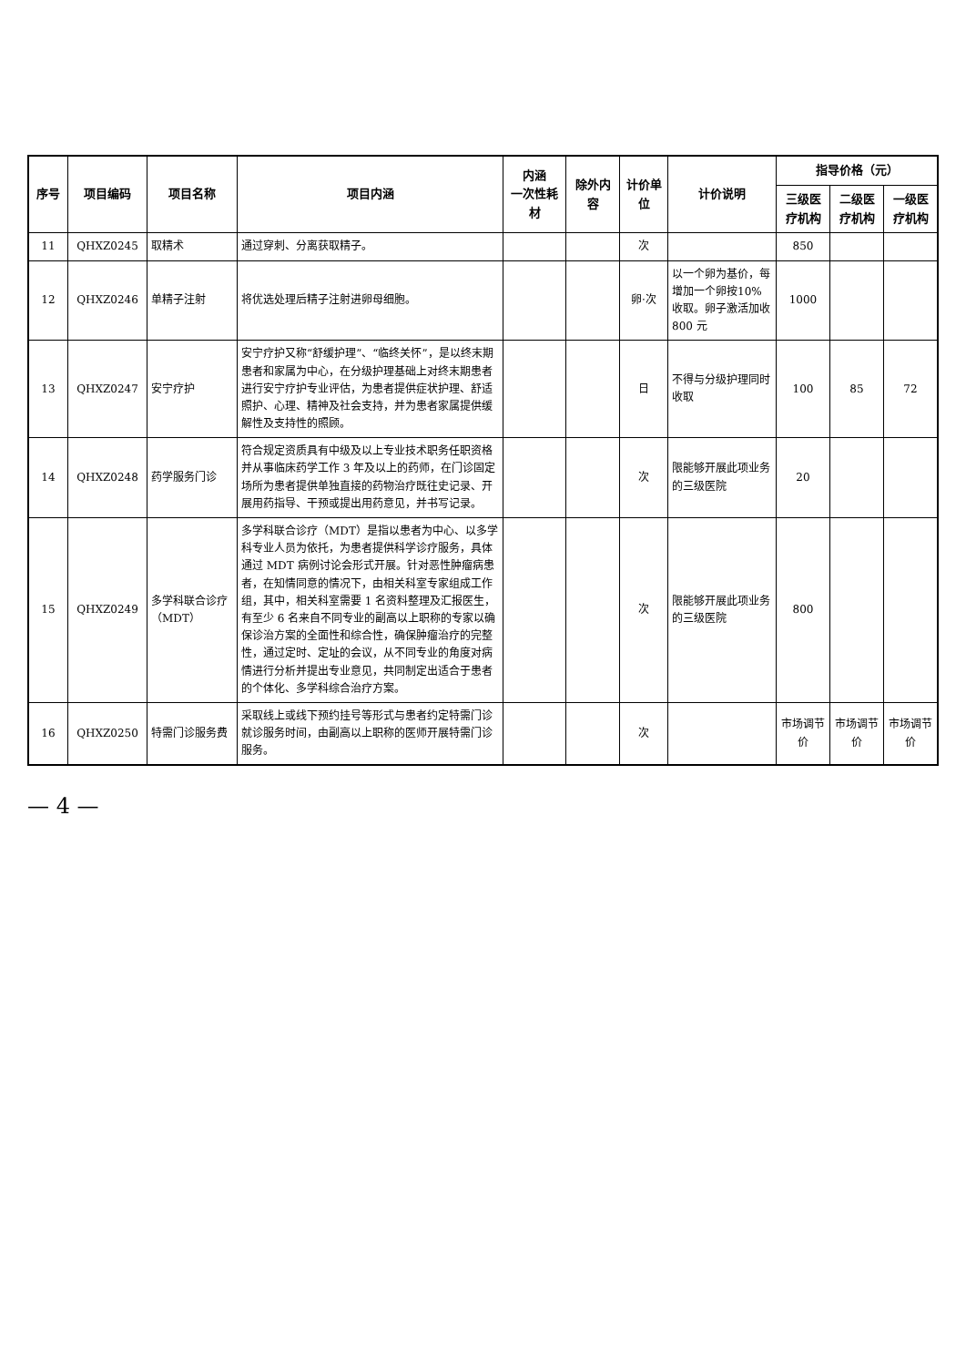| 序号 | 项目编码 | 项目名称 | 项目内涵 | 内涵 一次性耗材 | 除外内容 | 计价单位 | 计价说明 | 指导价格（元） | | |
| --- | --- | --- | --- | --- | --- | --- | --- | --- | --- | --- |
| | | | | | | | | 三级医疗机构 | 二级医疗机构 | 一级医疗机构 |
| 11 | QHXZ0245 | 取精术 | 通过穿刺、分离获取精子。 | | | 次 | | 850 | | |
| 12 | QHXZ0246 | 单精子注射 | 将优选处理后精子注射进卵母细胞。 | | | 卵·次 | 以一个卵为基价，每增加一个卵按10% 收取。卵子激活加收 800 元 | 1000 | | |
| 13 | QHXZ0247 | 安宁疗护 | 安宁疗护又称“舒缓护理”、“临终关怀”，是以终末期患者和家属为中心，在分级护理基础上对终末期患者进行安宁疗护专业评估，为患者提供症状护理、舒适照护、心理、精神及社会支持，并为患者家属提供缓解性及支持性的照顾。 | | | 日 | 不得与分级护理同时收取 | 100 | 85 | 72 |
| 14 | QHXZ0248 | 药学服务门诊 | 符合规定资质具有中级及以上专业技术职务任职资格并从事临床药学工作 3 年及以上的药师，在门诊固定场所为患者提供单独直接的药物治疗既往史记录、开展用药指导、干预或提出用药意见，并书写记录。 | | | 次 | 限能够开展此项业务的三级医院 | 20 | | |
| 15 | QHXZ0249 | 多学科联合诊疗（MDT） | 多学科联合诊疗（MDT）是指以患者为中心、以多学科专业人员为依托，为患者提供科学诊疗服务，具体通过 MDT 病例讨论会形式开展。针对恶性肿瘤病患者，在知情同意的情况下，由相关科室专家组成工作组，其中，相关科室需要 1 名资料整理及汇报医生，有至少 6 名来自不同专业的副高以上职称的专家以确保诊治方案的全面性和综合性，确保肿瘤治疗的完整性，通过定时、定址的会议，从不同专业的角度对病情进行分析并提出专业意见，共同制定出适合于患者的个体化、多学科综合治疗方案。 | | | 次 | 限能够开展此项业务的三级医院 | 800 | | |
| 16 | QHXZ0250 | 特需门诊服务费 | 采取线上或线下预约挂号等形式与患者约定特需门诊就诊服务时间，由副高以上职称的医师开展特需门诊服务。 | | | 次 | | 市场调节价 | 市场调节价 | 市场调节价 |
— 4 —